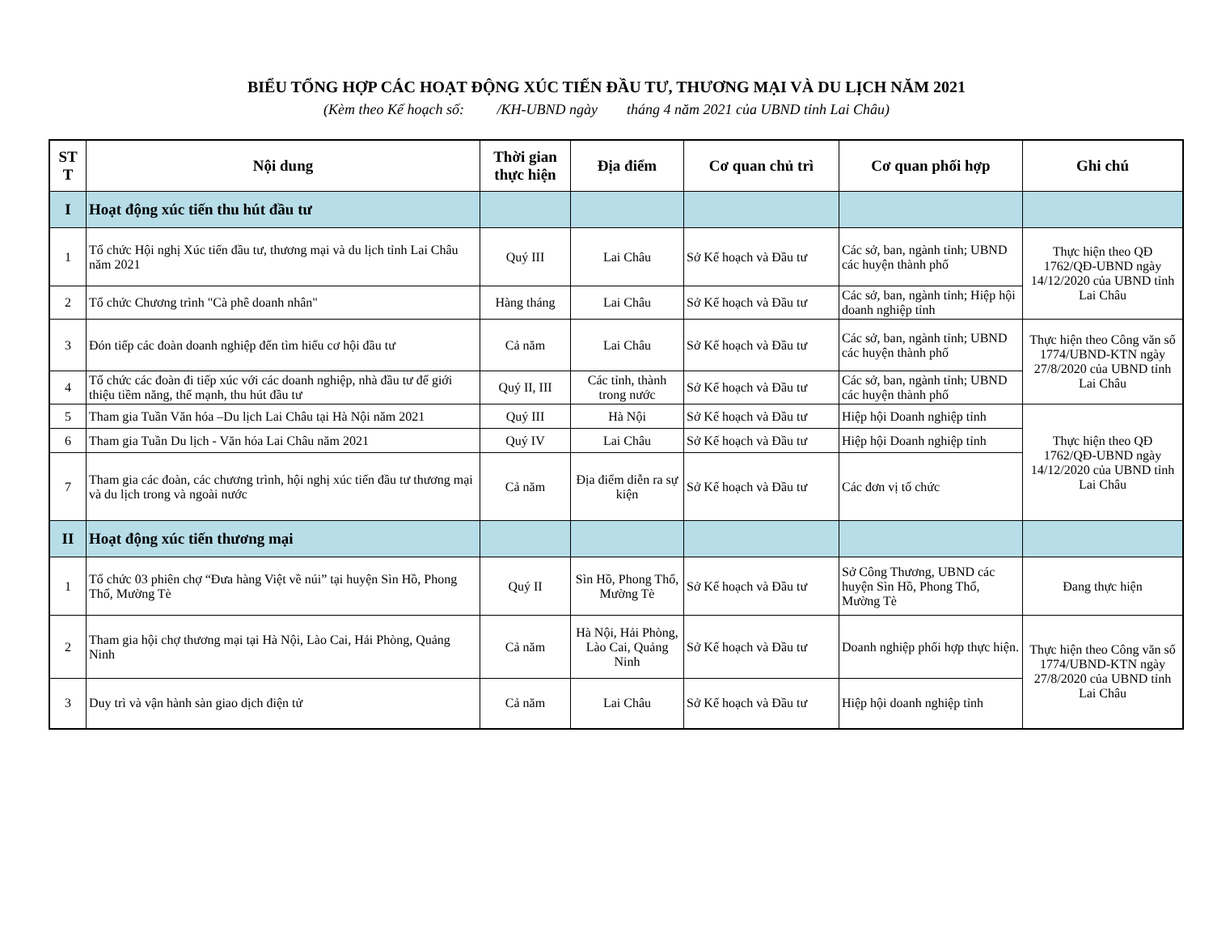BIỂU TỔNG HỢP CÁC HOẠT ĐỘNG XÚC TIẾN ĐẦU TƯ, THƯƠNG MẠI VÀ DU LỊCH NĂM 2021
(Kèm theo Kế hoạch số: /KH-UBND ngày tháng 4 năm 2021 của UBND tỉnh Lai Châu)
| ST T | Nội dung | Thời gian thực hiện | Địa điểm | Cơ quan chủ trì | Cơ quan phối hợp | Ghi chú |
| --- | --- | --- | --- | --- | --- | --- |
| I | Hoạt động xúc tiến thu hút đầu tư | | | | | |
| 1 | Tổ chức Hội nghị Xúc tiến đầu tư, thương mại và du lịch tỉnh Lai Châu năm 2021 | Quý III | Lai Châu | Sở Kế hoạch và Đầu tư | Các sở, ban, ngành tỉnh; UBND các huyện thành phố | Thực hiện theo QĐ 1762/QĐ-UBND ngày 14/12/2020 của UBND tỉnh Lai Châu |
| 2 | Tổ chức Chương trình "Cà phê doanh nhân" | Hàng tháng | Lai Châu | Sở Kế hoạch và Đầu tư | Các sở, ban, ngành tỉnh; Hiệp hội doanh nghiệp tỉnh | |
| 3 | Đón tiếp các đoàn doanh nghiệp đến tìm hiểu cơ hội đầu tư | Cả năm | Lai Châu | Sở Kế hoạch và Đầu tư | Các sở, ban, ngành tỉnh; UBND các huyện thành phố | Thực hiện theo Công văn số 1774/UBND-KTN ngày 27/8/2020 của UBND tỉnh Lai Châu |
| 4 | Tổ chức các đoàn đi tiếp xúc với các doanh nghiệp, nhà đầu tư để giới thiệu tiềm năng, thế mạnh, thu hút đầu tư | Quý II, III | Các tỉnh, thành trong nước | Sở Kế hoạch và Đầu tư | Các sở, ban, ngành tỉnh; UBND các huyện thành phố | |
| 5 | Tham gia Tuần Văn hóa –Du lịch Lai Châu tại Hà Nội năm 2021 | Quý III | Hà Nội | Sở Kế hoạch và Đầu tư | Hiệp hội Doanh nghiệp tỉnh | Thực hiện theo QĐ 1762/QĐ-UBND ngày 14/12/2020 của UBND tỉnh Lai Châu |
| 6 | Tham gia Tuần Du lịch - Văn hóa Lai Châu năm 2021 | Quý IV | Lai Châu | Sở Kế hoạch và Đầu tư | Hiệp hội Doanh nghiệp tỉnh | |
| 7 | Tham gia các đoàn, các chương trình, hội nghị xúc tiến đầu tư thương mại và du lịch trong và ngoài nước | Cả năm | Địa điểm diễn ra sự kiện | Sở Kế hoạch và Đầu tư | Các đơn vị tổ chức | |
| II | Hoạt động xúc tiến thương mại | | | | | |
| 1 | Tổ chức 03 phiên chợ “Đưa hàng Việt về núi” tại huyện Sìn Hồ, Phong Thổ, Mường Tè | Quý II | Sìn Hồ, Phong Thổ, Mường Tè | Sở Kế hoạch và Đầu tư | Sở Công Thương, UBND các huyện Sìn Hồ, Phong Thổ, Mường Tè | Đang thực hiện |
| 2 | Tham gia hội chợ thương mại tại Hà Nội, Lào Cai, Hải Phòng, Quảng Ninh | Cả năm | Hà Nội, Hải Phòng, Lào Cai, Quảng Ninh | Sở Kế hoạch và Đầu tư | Doanh nghiệp phối hợp thực hiện. | Thực hiện theo Công văn số 1774/UBND-KTN ngày 27/8/2020 của UBND tỉnh Lai Châu |
| 3 | Duy trì và vận hành sàn giao dịch điện tử | Cả năm | Lai Châu | Sở Kế hoạch và Đầu tư | Hiệp hội doanh nghiệp tỉnh | |